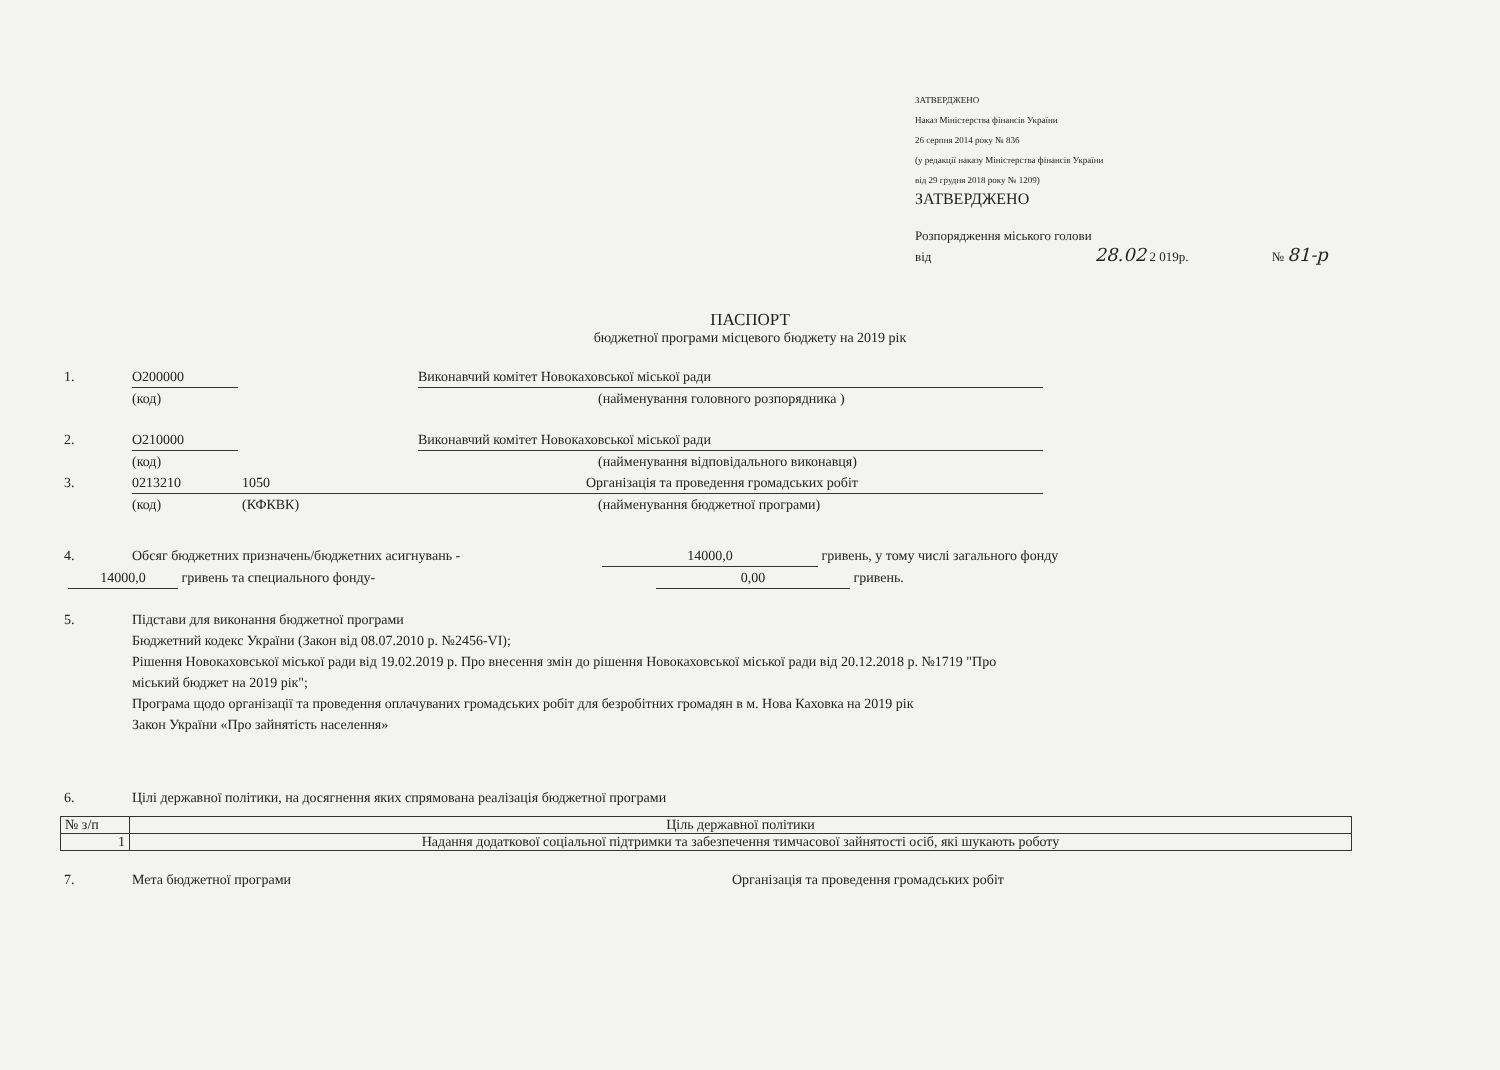ЗАТВЕРДЖЕНО
Наказ Міністерства фінансів України
26 серпня 2014 року № 836
(у редакції наказу Міністерства фінансів України
від 29 грудня 2018 року № 1209)
ЗАТВЕРДЖЕНО
Розпорядження міського голови
від 28.02 2 019р. № 81-р
ПАСПОРТ
бюджетної програми місцевого бюджету на 2019 рік
1. О200000 Виконавчий комітет Новокаховської міської ради
(код) (найменування головного розпорядника )
2. О210000 Виконавчий комітет Новокаховської міської ради
(код) (найменування відповідального виконавця)
3. 0213210 1050 Організація та проведення громадських робіт
(код) (КФКВК) (найменування бюджетної програми)
4. Обсяг бюджетних призначень/бюджетних асигнувань - 14000,0 гривень, у тому числі загального фонду
14000,0 гривень та специального фонду- 0,00 гривень.
5. Підстави для виконання бюджетної програми
Бюджетний кодекс України (Закон від 08.07.2010 р. №2456-VI);
Рішення Новокаховської міської ради від 19.02.2019 р. Про внесення змін до рішення Новокаховської міської ради від 20.12.2018 р. №1719 "Про
міський бюджет на 2019 рік";
Програма щодо організації та проведення оплачуваних громадських робіт для безробітних громадян в м. Нова Каховка на 2019 рік
Закон України «Про зайнятість населення»
6. Цілі державної політики, на досягнення яких спрямована реалізація бюджетної програми
| № з/п | Ціль державної політики |
| --- | --- |
| 1 | Надання додаткової соціальної підтримки та забезпечення тимчасової зайнятості осіб, які шукають роботу |
7. Мета бюджетної програми Організація та проведення громадських робіт